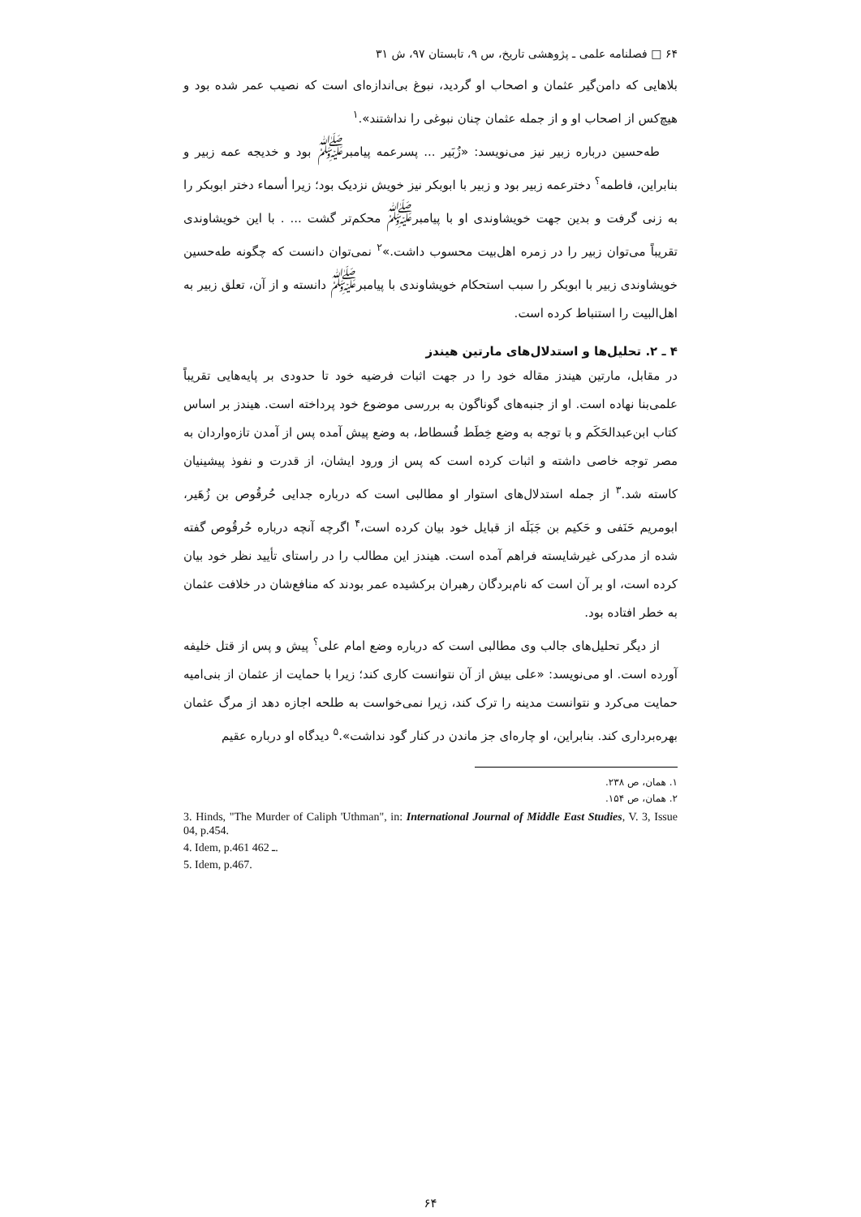۶۴ □ فصلنامه علمی ـ پژوهشی تاریخ، س ۹، تابستان ۹۷، ش ۳۱
بلاهایی که دامن‌گیر عثمان و اصحاب او گردید، نبوغ بی‌اندازه‌ای است که نصیب عمر شده بود و هیچ‌کس از اصحاب او و از جمله عثمان چنان نبوغی را نداشتند».<sup>۱</sup>
طه‌حسین درباره زبیر نیز می‌نویسد: «زُبَیر ... پسرعمه پیامبر<sup>ﷺ</sup> بود و خدیجه عمه زبیر و بنابراین، فاطمه<sup>؟</sup> دخترعمه زبیر بود و زبیر با ابوبکر نیز خویش نزدیک بود؛ زیرا أسماء دختر ابوبکر را به زنی گرفت و بدین جهت خویشاوندی او با پیامبر<sup>ﷺ</sup> محکم‌تر گشت ... . با این خویشاوندی تقریباً می‌توان زبیر را در زمره اهل‌بیت محسوب داشت.»<sup>۲</sup> نمی‌توان دانست که چگونه طه‌حسین خویشاوندی زبیر با ابوبکر را سبب استحکام خویشاوندی با پیامبر<sup>ﷺ</sup> دانسته و از آن، تعلق زبیر به اهل‌البیت را استنباط کرده است.
۴ ـ ۲. تحلیل‌ها و استدلال‌های مارتین هیندز
در مقابل، مارتین هیندز مقاله خود را در جهت اثبات فرضیه خود تا حدودی بر پایه‌هایی تقریباً علمی‌بنا نهاده است. او از جنبه‌های گوناگون به بررسی موضوع خود پرداخته است. هیندز بر اساس کتاب ابن‌عبدالحَکَم و با توجه به وضع خِطَط فُسطاط، به وضع پیش آمده پس از آمدن تازه‌واردان به مصر توجه خاصی داشته و اثبات کرده است که پس از ورود ایشان، از قدرت و نفوذ پیشینیان کاسته شد.<sup>۳</sup> از جمله استدلال‌های استوار او مطالبی است که درباره جدایی حُرقُوص بن زُهَیر، ابومریم حَنَفی و حَکیم بن جَبَلَه از قبایل خود بیان کرده است،<sup>۴</sup> اگرچه آنچه درباره حُرقُوص گفته شده از مدرکی غیرشایسته فراهم آمده است. هیندز این مطالب را در راستای تأیید نظر خود بیان کرده است، او بر آن است که نام‌بردگان رهبران برکشیده عمر بودند که منافع‌شان در خلافت عثمان به خطر افتاده بود.
از دیگر تحلیل‌های جالب وی مطالبی است که درباره وضع امام علی<sup>؟</sup> پیش و پس از قتل خلیفه آورده است. او می‌نویسد: «علی بیش از آن نتوانست کاری کند؛ زیرا با حمایت از عثمان از بنی‌امیه حمایت می‌کرد و نتوانست مدینه را ترک کند، زیرا نمی‌خواست به طلحه اجازه دهد از مرگ عثمان بهره‌برداری کند. بنابراین، او چاره‌ای جز ماندن در کنار گود نداشت».<sup>۵</sup> دیدگاه او درباره عقیم
۱. همان، ص ۲۳۸.
۲. همان، ص ۱۵۴.
3. Hinds, "The Murder of Caliph 'Uthman", in: International Journal of Middle East Studies, V. 3, Issue 04, p.454.
4. Idem, p.461 ـ 462.
5. Idem, p.467.
۶۴